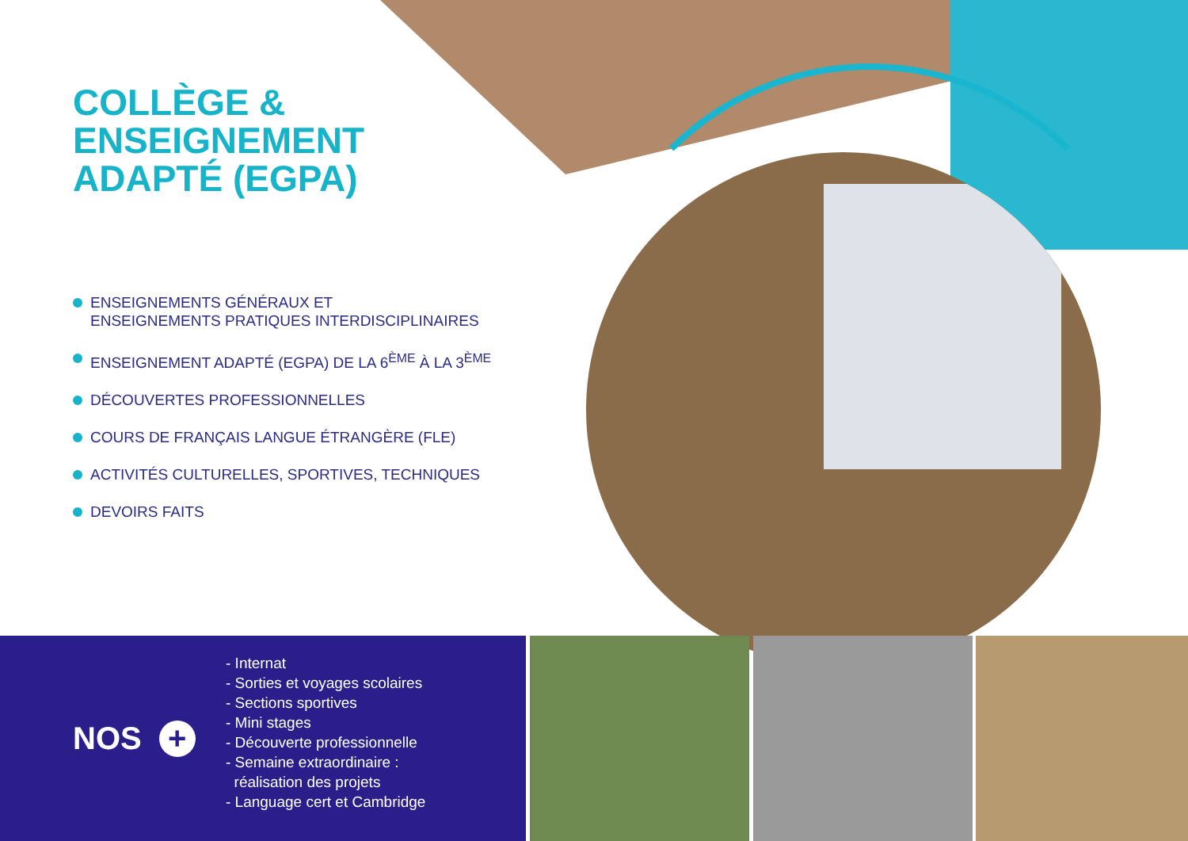COLLÈGE &
ENSEIGNEMENT
ADAPTÉ (EGPA)
ENSEIGNEMENTS GÉNÉRAUX ET
ENSEIGNEMENTS PRATIQUES INTERDISCIPLINAIRES
ENSEIGNEMENT ADAPTÉ (EGPA) DE LA 6<sup>ÈME</sup> À LA 3<sup>ÈME</sup>
DÉCOUVERTES PROFESSIONNELLES
COURS DE FRANÇAIS LANGUE ÉTRANGÈRE (FLE)
ACTIVITÉS CULTURELLES, SPORTIVES, TECHNIQUES
DEVOIRS FAITS
NOS +
- Internat
- Sorties et voyages scolaires
- Sections sportives
- Mini stages
- Découverte professionnelle
- Semaine extraordinaire :
réalisation des projets
- Language cert et Cambridge